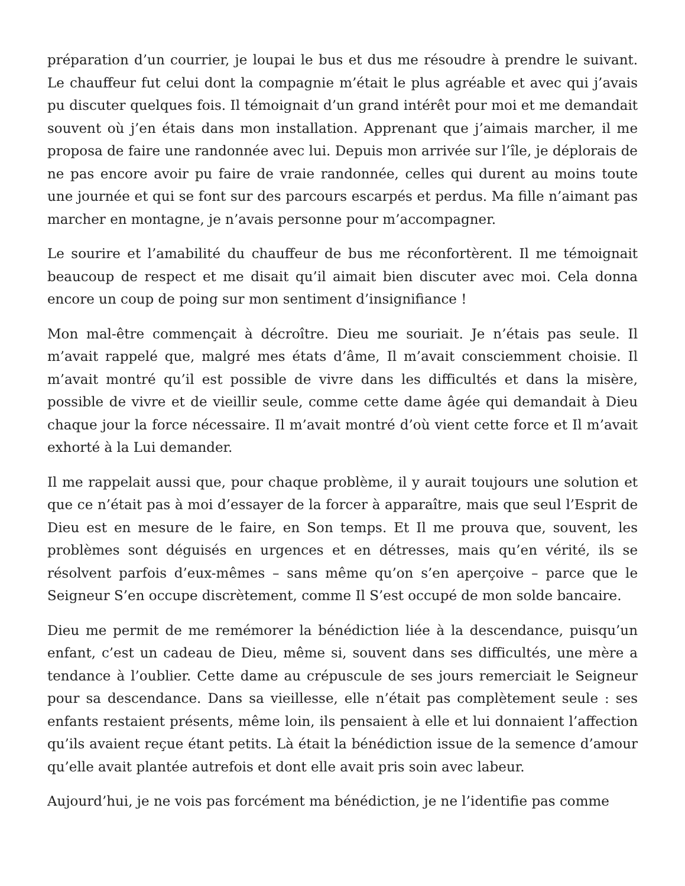préparation d’un courrier, je loupai le bus et dus me résoudre à prendre le suivant. Le chauffeur fut celui dont la compagnie m’était le plus agréable et avec qui j’avais pu discuter quelques fois. Il témoignait d’un grand intérêt pour moi et me demandait souvent où j’en étais dans mon installation. Apprenant que j’aimais marcher, il me proposa de faire une randonnée avec lui. Depuis mon arrivée sur l’île, je déplorais de ne pas encore avoir pu faire de vraie randonnée, celles qui durent au moins toute une journée et qui se font sur des parcours escarpés et perdus. Ma fille n’aimant pas marcher en montagne, je n’avais personne pour m’accompagner.
Le sourire et l’amabilité du chauffeur de bus me réconfortèrent. Il me témoignait beaucoup de respect et me disait qu’il aimait bien discuter avec moi. Cela donna encore un coup de poing sur mon sentiment d’insignifiance !
Mon mal-être commençait à décroître. Dieu me souriait. Je n’étais pas seule. Il m’avait rappelé que, malgré mes états d’âme, Il m’avait consciemment choisie. Il m’avait montré qu’il est possible de vivre dans les difficultés et dans la misère, possible de vivre et de vieillir seule, comme cette dame âgée qui demandait à Dieu chaque jour la force nécessaire. Il m’avait montré d’où vient cette force et Il m’avait exhorté à la Lui demander.
Il me rappelait aussi que, pour chaque problème, il y aurait toujours une solution et que ce n’était pas à moi d’essayer de la forcer à apparaître, mais que seul l’Esprit de Dieu est en mesure de le faire, en Son temps. Et Il me prouva que, souvent, les problèmes sont déguisés en urgences et en détresses, mais qu’en vérité, ils se résolvent parfois d’eux-mêmes – sans même qu’on s’en aperçoive – parce que le Seigneur S’en occupe discrètement, comme Il S’est occupé de mon solde bancaire.
Dieu me permit de me remémorer la bénédiction liée à la descendance, puisqu’un enfant, c’est un cadeau de Dieu, même si, souvent dans ses difficultés, une mère a tendance à l’oublier. Cette dame au crépuscule de ses jours remerciait le Seigneur pour sa descendance. Dans sa vieillesse, elle n’était pas complètement seule : ses enfants restaient présents, même loin, ils pensaient à elle et lui donnaient l’affection qu’ils avaient reçue étant petits. Là était la bénédiction issue de la semence d’amour qu’elle avait plantée autrefois et dont elle avait pris soin avec labeur.
Aujourd’hui, je ne vois pas forcément ma bénédiction, je ne l’identifie pas comme